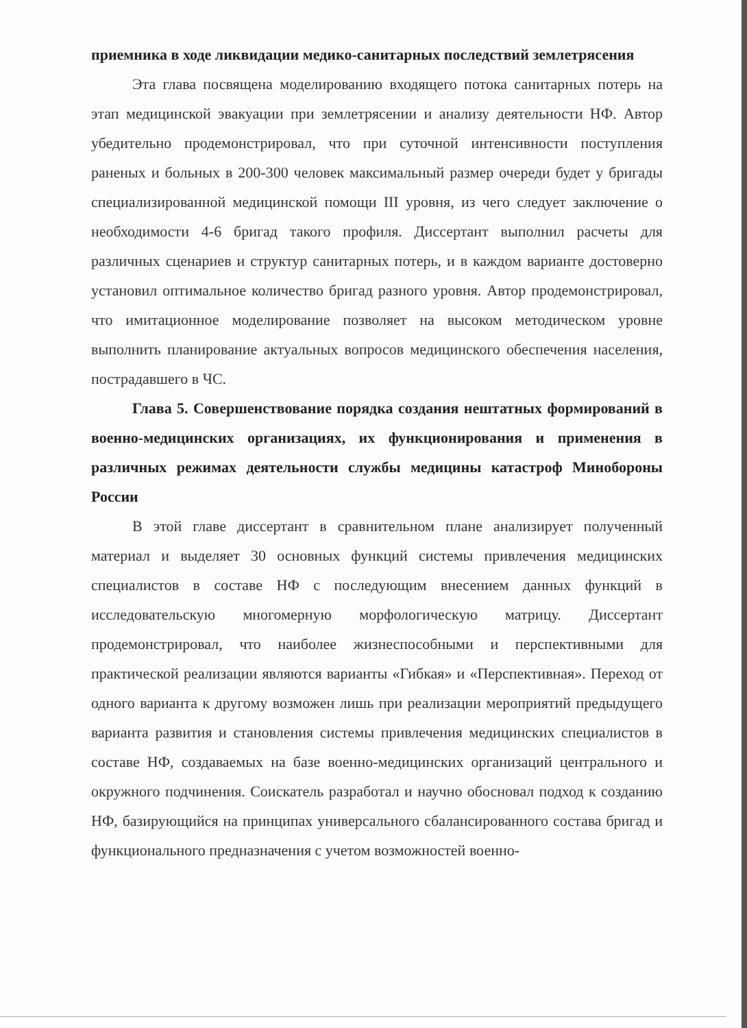приемника в ходе ликвидации медико-санитарных последствий землетрясения
Эта глава посвящена моделированию входящего потока санитарных потерь на этап медицинской эвакуации при землетрясении и анализу деятельности НФ. Автор убедительно продемонстрировал, что при суточной интенсивности поступления раненых и больных в 200-300 человек максимальный размер очереди будет у бригады специализированной медицинской помощи III уровня, из чего следует заключение о необходимости 4-6 бригад такого профиля. Диссертант выполнил расчеты для различных сценариев и структур санитарных потерь, и в каждом варианте достоверно установил оптимальное количество бригад разного уровня. Автор продемонстрировал, что имитационное моделирование позволяет на высоком методическом уровне выполнить планирование актуальных вопросов медицинского обеспечения населения, пострадавшего в ЧС.
Глава 5. Совершенствование порядка создания нештатных формирований в военно-медицинских организациях, их функционирования и применения в различных режимах деятельности службы медицины катастроф Минобороны России
В этой главе диссертант в сравнительном плане анализирует полученный материал и выделяет 30 основных функций системы привлечения медицинских специалистов в составе НФ с последующим внесением данных функций в исследовательскую многомерную морфологическую матрицу. Диссертант продемонстрировал, что наиболее жизнеспособными и перспективными для практической реализации являются варианты «Гибкая» и «Перспективная». Переход от одного варианта к другому возможен лишь при реализации мероприятий предыдущего варианта развития и становления системы привлечения медицинских специалистов в составе НФ, создаваемых на базе военно-медицинских организаций центрального и окружного подчинения. Соискатель разработал и научно обосновал подход к созданию НФ, базирующийся на принципах универсального сбалансированного состава бригад и функционального предназначения с учетом возможностей военно-